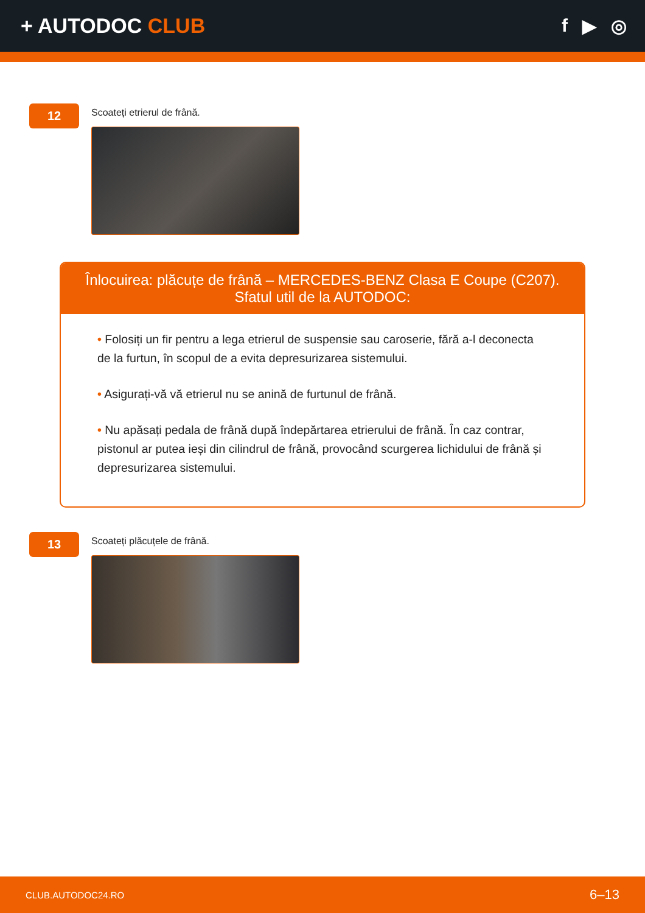+ AUTODOC CLUB f ▶ ◎
12
Scoateți etrierul de frână.
Înlocuirea: plăcuțe de frână – MERCEDES-BENZ Clasa E Coupe (C207). Sfatul util de la AUTODOC:
• Folosiți un fir pentru a lega etrierul de suspensie sau caroserie, fără a-l deconecta de la furtun, în scopul de a evita depresurizarea sistemului.
• Asigurați-vă vă etrierul nu se anină de furtunul de frână.
• Nu apăsați pedala de frână după îndepărtarea etrierului de frână. În caz contrar, pistonul ar putea ieși din cilindrul de frână, provocând scurgerea lichidului de frână și depresurizarea sistemului.
13
Scoateți plăcuțele de frână.
CLUB.AUTODOC24.RO 6–13